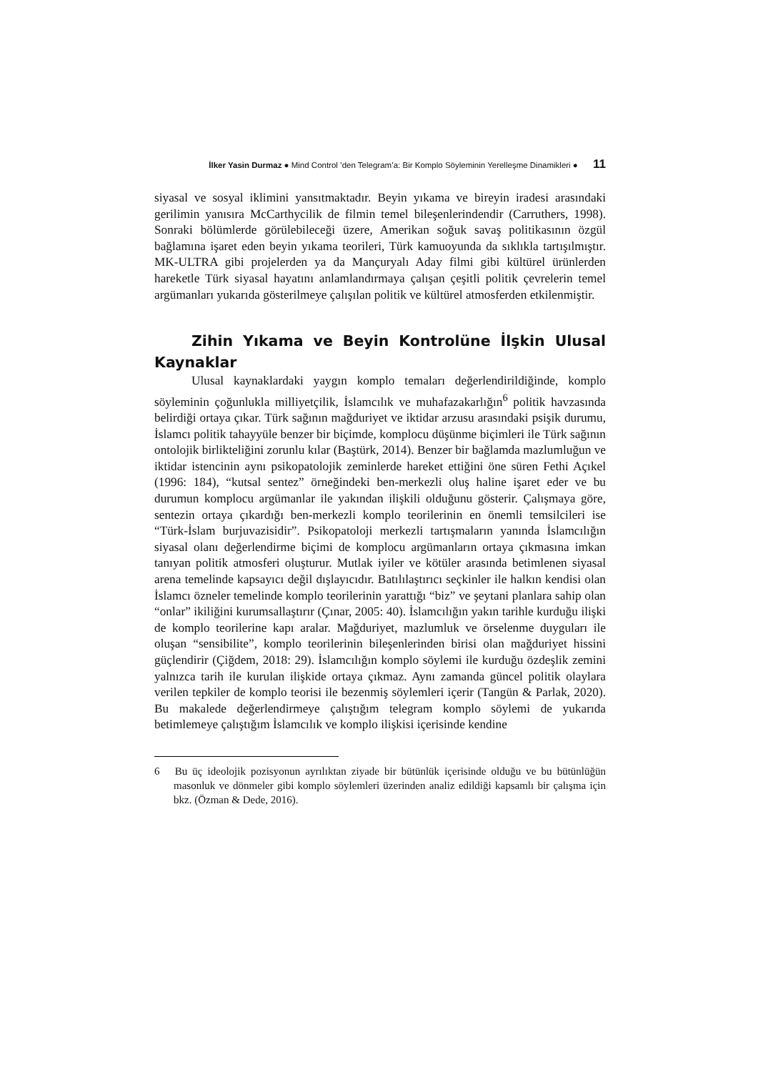İlker Yasin Durmaz ● Mind Control ’den Telegram’a: Bir Komplo Söyleminin Yerelleşme Dinamikleri ● 11
siyasal ve sosyal iklimini yansıtmaktadır. Beyin yıkama ve bireyin iradesi arasındaki gerilimin yanısıra McCarthycilik de filmin temel bileşenlerindendir (Carruthers, 1998). Sonraki bölümlerde görülebileceği üzere, Amerikan soğuk savaş politikasının özgül bağlamına işaret eden beyin yıkama teorileri, Türk kamuoyunda da sıklıkla tartışılmıştır. MK-ULTRA gibi projelerden ya da Mançuryalı Aday filmi gibi kültürel ürünlerden hareketle Türk siyasal hayatını anlamlandırmaya çalışan çeşitli politik çevrelerin temel argümanları yukarıda gösterilmeye çalışılan politik ve kültürel atmosferden etkilenmiştir.
Zihin Yıkama ve Beyin Kontrolüne İlşkin Ulusal Kaynaklar
Ulusal kaynaklardaki yaygın komplo temaları değerlendirildiğinde, komplo söyleminin çoğunlukla milliyetçilik, İslamcılık ve muhafazakarlığın<sup>6</sup> politik havzasında belirdiği ortaya çıkar. Türk sağının mağduriyet ve iktidar arzusu arasındaki psişik durumu, İslamcı politik tahayyüle benzer bir biçimde, komplocu düşünme biçimleri ile Türk sağının ontolojik birlikteliğini zorunlu kılar (Baştürk, 2014). Benzer bir bağlamda mazlumluğun ve iktidar istencinin aynı psikopatolojik zeminlerde hareket ettiğini öne süren Fethi Açıkel (1996: 184), “kutsal sentez” örneğindeki ben-merkezli oluş haline işaret eder ve bu durumun komplocu argümanlar ile yakından ilişkili olduğunu gösterir. Çalışmaya göre, sentezin ortaya çıkardığı ben-merkezli komplo teorilerinin en önemli temsilcileri ise “Türk-İslam burjuvazisidir”. Psikopatoloji merkezli tartışmaların yanında İslamcılığın siyasal olanı değerlendirme biçimi de komplocu argümanların ortaya çıkmasına imkan tanıyan politik atmosferi oluşturur. Mutlak iyiler ve kötüler arasında betimlenen siyasal arena temelinde kapsayıcı değil dışlayıcıdır. Batılılaştırıcı seçkinler ile halkın kendisi olan İslamcı özneler temelinde komplo teorilerinin yarattığı “biz” ve şeytani planlara sahip olan “onlar” ikiliğini kurumsallaştırır (Çınar, 2005: 40). İslamcılığın yakın tarihle kurduğu ilişki de komplo teorilerine kapı aralar. Mağduriyet, mazlumluk ve örselenme duyguları ile oluşan “sensibilite”, komplo teorilerinin bileşenlerinden birisi olan mağduriyet hissini güçlendirir (Çiğdem, 2018: 29). İslamcılığın komplo söylemi ile kurduğu özdeşlik zemini yalnızca tarih ile kurulan ilişkide ortaya çıkmaz. Aynı zamanda güncel politik olaylara verilen tepkiler de komplo teorisi ile bezenmiş söylemleri içerir (Tangün & Parlak, 2020). Bu makalede değerlendirmeye çalıştığım telegram komplo söylemi de yukarıda betimlemeye çalıştığım İslamcılık ve komplo ilişkisi içerisinde kendine
6 Bu üç ideolojik pozisyonun ayrılıktan ziyade bir bütünlük içerisinde olduğu ve bu bütünlüğün masonluk ve dönmeler gibi komplo söylemleri üzerinden analiz edildiği kapsamlı bir çalışma için bkz. (Özman & Dede, 2016).